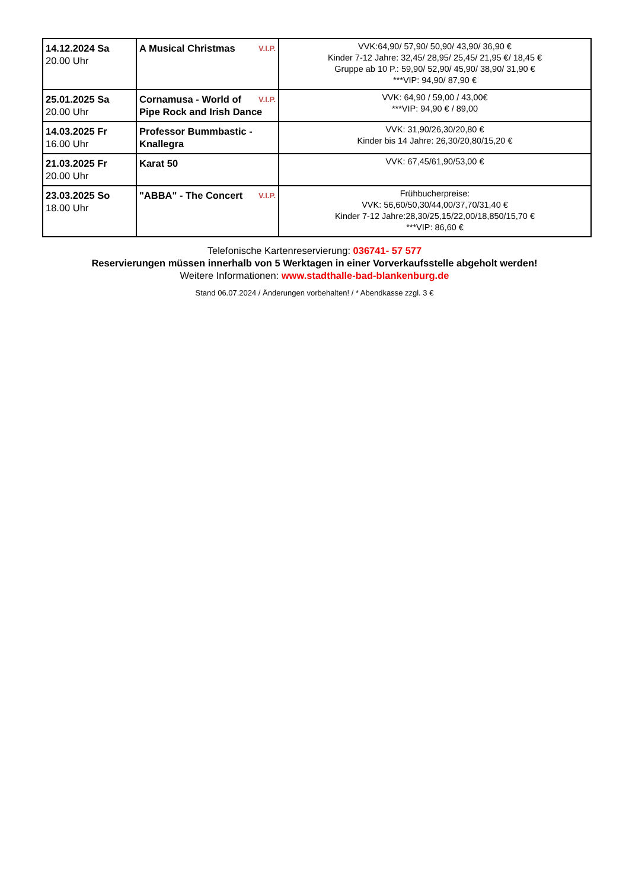| 14.12.2024 Sa 20.00 Uhr | V.I.P. A Musical Christmas | VVK:64,90/ 57,90/ 50,90/ 43,90/ 36,90 € Kinder 7-12 Jahre: 32,45/ 28,95/ 25,45/ 21,95 €/ 18,45 € Gruppe ab 10 P.: 59,90/ 52,90/ 45,90/ 38,90/ 31,90 € ***VIP: 94,90/ 87,90 € |
| 25.01.2025 Sa 20.00 Uhr | V.I.P. Cornamusa - World of Pipe Rock and Irish Dance | VVK: 64,90 / 59,00 / 43,00€ ***VIP: 94,90 € / 89,00 |
| 14.03.2025 Fr 16.00 Uhr | Professor Bummbastic - Knallegra | VVK: 31,90/26,30/20,80 € Kinder bis 14 Jahre: 26,30/20,80/15,20 € |
| 21.03.2025 Fr 20.00 Uhr | Karat 50 | VVK: 67,45/61,90/53,00 € |
| 23.03.2025 So 18.00 Uhr | V.I.P. "ABBA" - The Concert | Frühbucherpreise: VVK: 56,60/50,30/44,00/37,70/31,40 € Kinder 7-12 Jahre:28,30/25,15/22,00/18,850/15,70 € ***VIP: 86,60 € |
Telefonische Kartenreservierung: 036741- 57 577
Reservierungen müssen innerhalb von 5 Werktagen in einer Vorverkaufsstelle abgeholt werden!
Weitere Informationen: www.stadthalle-bad-blankenburg.de
Stand 06.07.2024 / Änderungen vorbehalten! / * Abendkasse zzgl. 3 €